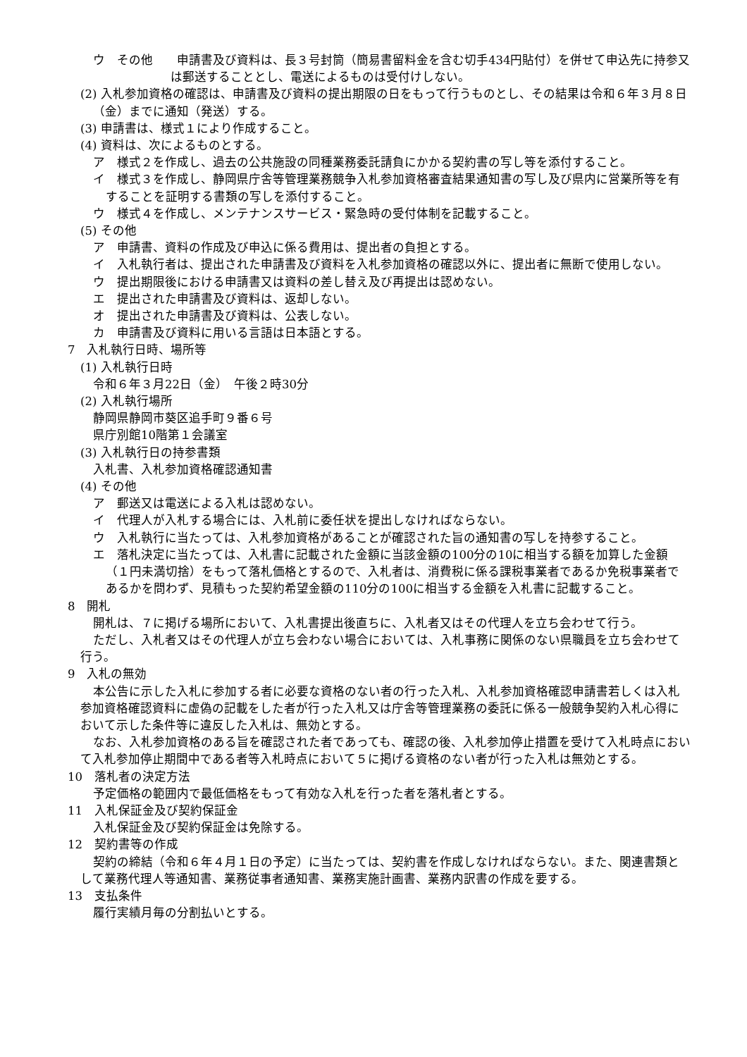ウ　その他　　申請書及び資料は、長３号封筒（簡易書留料金を含む切手434円貼付）を併せて申込先に持参又は郵送することとし、電送によるものは受付けしない。
(2) 入札参加資格の確認は、申請書及び資料の提出期限の日をもって行うものとし、その結果は令和６年３月８日（金）までに通知（発送）する。
(3) 申請書は、様式１により作成すること。
(4) 資料は、次によるものとする。
ア　様式２を作成し、過去の公共施設の同種業務委託請負にかかる契約書の写し等を添付すること。
イ　様式３を作成し、静岡県庁舎等管理業務競争入札参加資格審査結果通知書の写し及び県内に営業所等を有することを証明する書類の写しを添付すること。
ウ　様式４を作成し、メンテナンスサービス・緊急時の受付体制を記載すること。
(5) その他
ア　申請書、資料の作成及び申込に係る費用は、提出者の負担とする。
イ　入札執行者は、提出された申請書及び資料を入札参加資格の確認以外に、提出者に無断で使用しない。
ウ　提出期限後における申請書又は資料の差し替え及び再提出は認めない。
エ　提出された申請書及び資料は、返却しない。
オ　提出された申請書及び資料は、公表しない。
カ　申請書及び資料に用いる言語は日本語とする。
7　入札執行日時、場所等
(1) 入札執行日時
令和６年３月22日（金）　午後２時30分
(2) 入札執行場所
静岡県静岡市葵区追手町９番６号
県庁別館10階第１会議室
(3) 入札執行日の持参書類
入札書、入札参加資格確認通知書
(4) その他
ア　郵送又は電送による入札は認めない。
イ　代理人が入札する場合には、入札前に委任状を提出しなければならない。
ウ　入札執行に当たっては、入札参加資格があることが確認された旨の通知書の写しを持参すること。
エ　落札決定に当たっては、入札書に記載された金額に当該金額の100分の10に相当する額を加算した金額（１円未満切捨）をもって落札価格とするので、入札者は、消費税に係る課税事業者であるか免税事業者であるかを問わず、見積もった契約希望金額の110分の100に相当する金額を入札書に記載すること。
8　開札
開札は、７に掲げる場所において、入札書提出後直ちに、入札者又はその代理人を立ち会わせて行う。
ただし、入札者又はその代理人が立ち会わない場合においては、入札事務に関係のない県職員を立ち会わせて行う。
9　入札の無効
本公告に示した入札に参加する者に必要な資格のない者の行った入札、入札参加資格確認申請書若しくは入札参加資格確認資料に虚偽の記載をした者が行った入札又は庁舎等管理業務の委託に係る一般競争契約入札心得において示した条件等に違反した入札は、無効とする。
なお、入札参加資格のある旨を確認された者であっても、確認の後、入札参加停止措置を受けて入札時点において入札参加停止期間中である者等入札時点において５に掲げる資格のない者が行った入札は無効とする。
10　落札者の決定方法
予定価格の範囲内で最低価格をもって有効な入札を行った者を落札者とする。
11　入札保証金及び契約保証金
入札保証金及び契約保証金は免除する。
12　契約書等の作成
契約の締結（令和６年４月１日の予定）に当たっては、契約書を作成しなければならない。また、関連書類として業務代理人等通知書、業務従事者通知書、業務実施計画書、業務内訳書の作成を要する。
13　支払条件
履行実績月毎の分割払いとする。